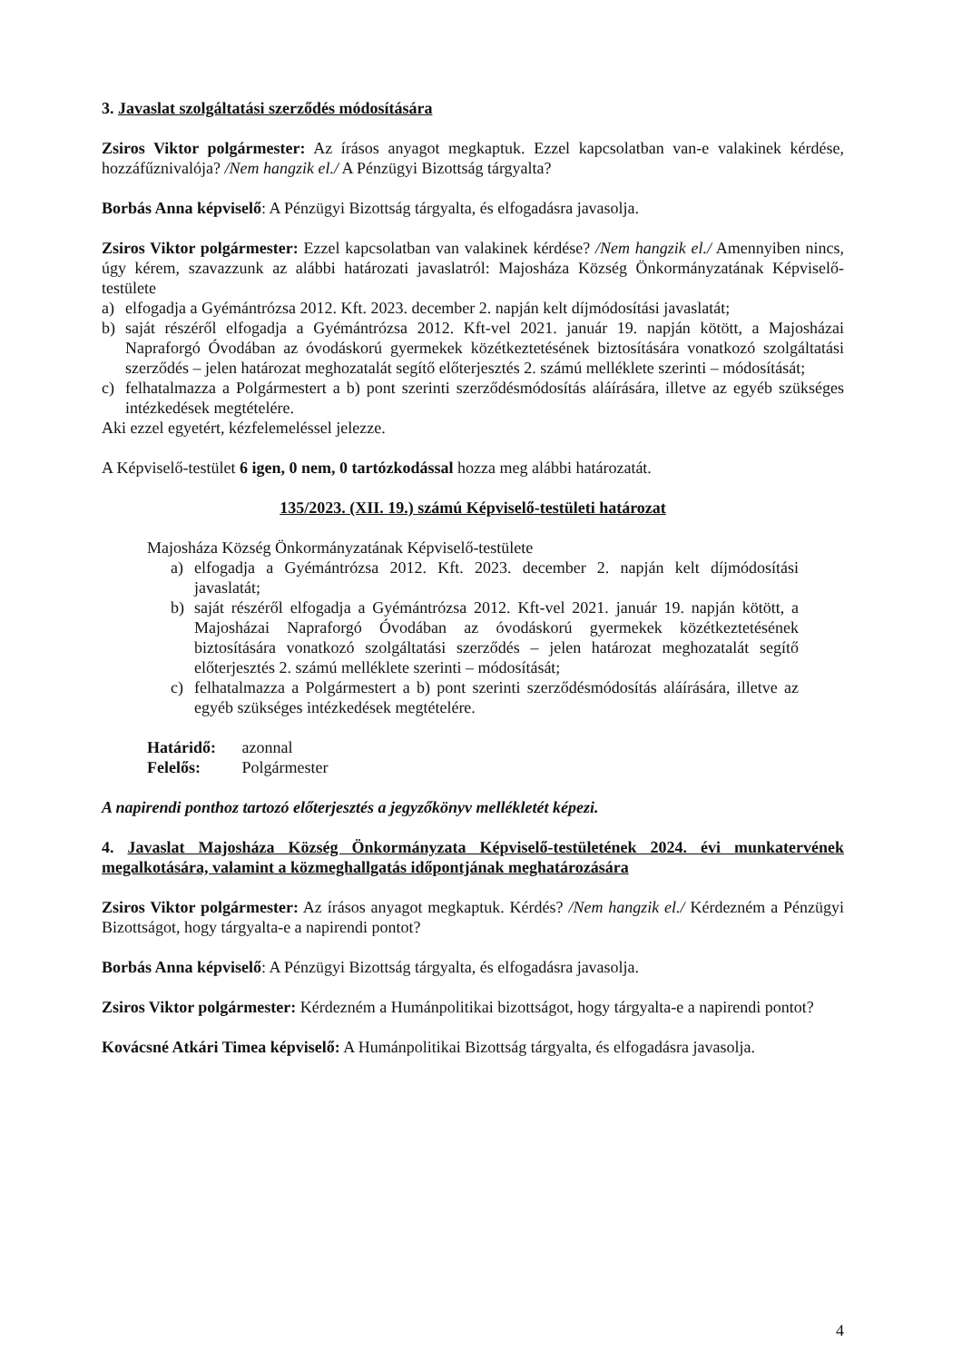3. Javaslat szolgáltatási szerződés módosítására
Zsiros Viktor polgármester: Az írásos anyagot megkaptuk. Ezzel kapcsolatban van-e valakinek kérdése, hozzáfűznivalója? /Nem hangzik el./ A Pénzügyi Bizottság tárgyalta?
Borbás Anna képviselő: A Pénzügyi Bizottság tárgyalta, és elfogadásra javasolja.
Zsiros Viktor polgármester: Ezzel kapcsolatban van valakinek kérdése? /Nem hangzik el./ Amennyiben nincs, úgy kérem, szavazzunk az alábbi határozati javaslatról: Majosháza Község Önkormányzatának Képviselő-testülete
a) elfogadja a Gyémántrózsa 2012. Kft. 2023. december 2. napján kelt díjmódosítási javaslatát;
b) saját részéről elfogadja a Gyémántrózsa 2012. Kft-vel 2021. január 19. napján kötött, a Majosházai Napraforgó Óvodában az óvodáskorú gyermekek közétkeztetésének biztosítására vonatkozó szolgáltatási szerződés – jelen határozat meghozatalát segítő előterjesztés 2. számú melléklete szerinti – módosítását;
c) felhatalmazza a Polgármestert a b) pont szerinti szerződésmódosítás aláírására, illetve az egyéb szükséges intézkedések megtételére.
Aki ezzel egyetért, kézfelemeléssel jelezze.
A Képviselő-testület 6 igen, 0 nem, 0 tartózkodással hozza meg alábbi határozatát.
135/2023. (XII. 19.) számú Képviselő-testületi határozat
Majosháza Község Önkormányzatának Képviselő-testülete
a) elfogadja a Gyémántrózsa 2012. Kft. 2023. december 2. napján kelt díjmódosítási javaslatát;
b) saját részéről elfogadja a Gyémántrózsa 2012. Kft-vel 2021. január 19. napján kötött, a Majosházai Napraforgó Óvodában az óvodáskorú gyermekek közétkeztetésének biztosítására vonatkozó szolgáltatási szerződés – jelen határozat meghozatalát segítő előterjesztés 2. számú melléklete szerinti – módosítását;
c) felhatalmazza a Polgármestert a b) pont szerinti szerződésmódosítás aláírására, illetve az egyéb szükséges intézkedések megtételére.
Határidő: azonnal
Felelős: Polgármester
A napirendi ponthoz tartozó előterjesztés a jegyzőkönyv mellékletét képezi.
4. Javaslat Majosháza Község Önkormányzata Képviselő-testületének 2024. évi munkatervének megalkotására, valamint a közmeghallgatás időpontjának meghatározására
Zsiros Viktor polgármester: Az írásos anyagot megkaptuk. Kérdés? /Nem hangzik el./ Kérdezném a Pénzügyi Bizottságot, hogy tárgyalta-e a napirendi pontot?
Borbás Anna képviselő: A Pénzügyi Bizottság tárgyalta, és elfogadásra javasolja.
Zsiros Viktor polgármester: Kérdezném a Humánpolitikai bizottságot, hogy tárgyalta-e a napirendi pontot?
Kovácsné Atkári Timea képviselő: A Humánpolitikai Bizottság tárgyalta, és elfogadásra javasolja.
4